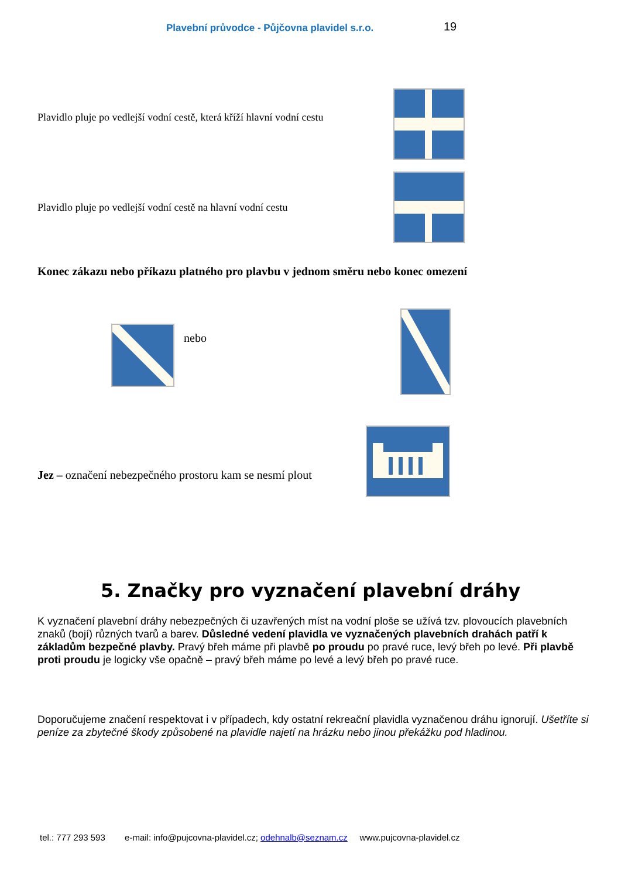Plavební průvodce - Půjčovna plavidel s.r.o. 19
Plavidlo pluje po vedlejší vodní cestě, která kříží hlavní vodní cestu
Plavidlo pluje po vedlejší vodní cestě na hlavní vodní cestu
Konec zákazu nebo příkazu platného pro plavbu v jednom směru nebo konec omezení
nebo
Jez – označení nebezpečného prostoru kam se nesmí plout
5. Značky pro vyznačení plavební dráhy
K vyznačení plavební dráhy nebezpečných či uzavřených míst na vodní ploše se užívá tzv. plovoucích plavebních znaků (bojí) různých tvarů a barev. Důsledné vedení plavidla ve vyznačených plavebních drahách patří k základům bezpečné plavby. Pravý břeh máme při plavbě po proudu po pravé ruce, levý břeh po levé. Při plavbě proti proudu je logicky vše opačně – pravý břeh máme po levé a levý břeh po pravé ruce.
Doporučujeme značení respektovat i v případech, kdy ostatní rekreační plavidla vyznačenou dráhu ignorují. Ušetříte si peníze za zbytečné škody způsobené na plavidle najetí na hrázku nebo jinou překážku pod hladinou.
tel.: 777 293 593 e-mail: info@pujcovna-plavidel.cz; odehnalb@seznam.cz www.pujcovna-plavidel.cz